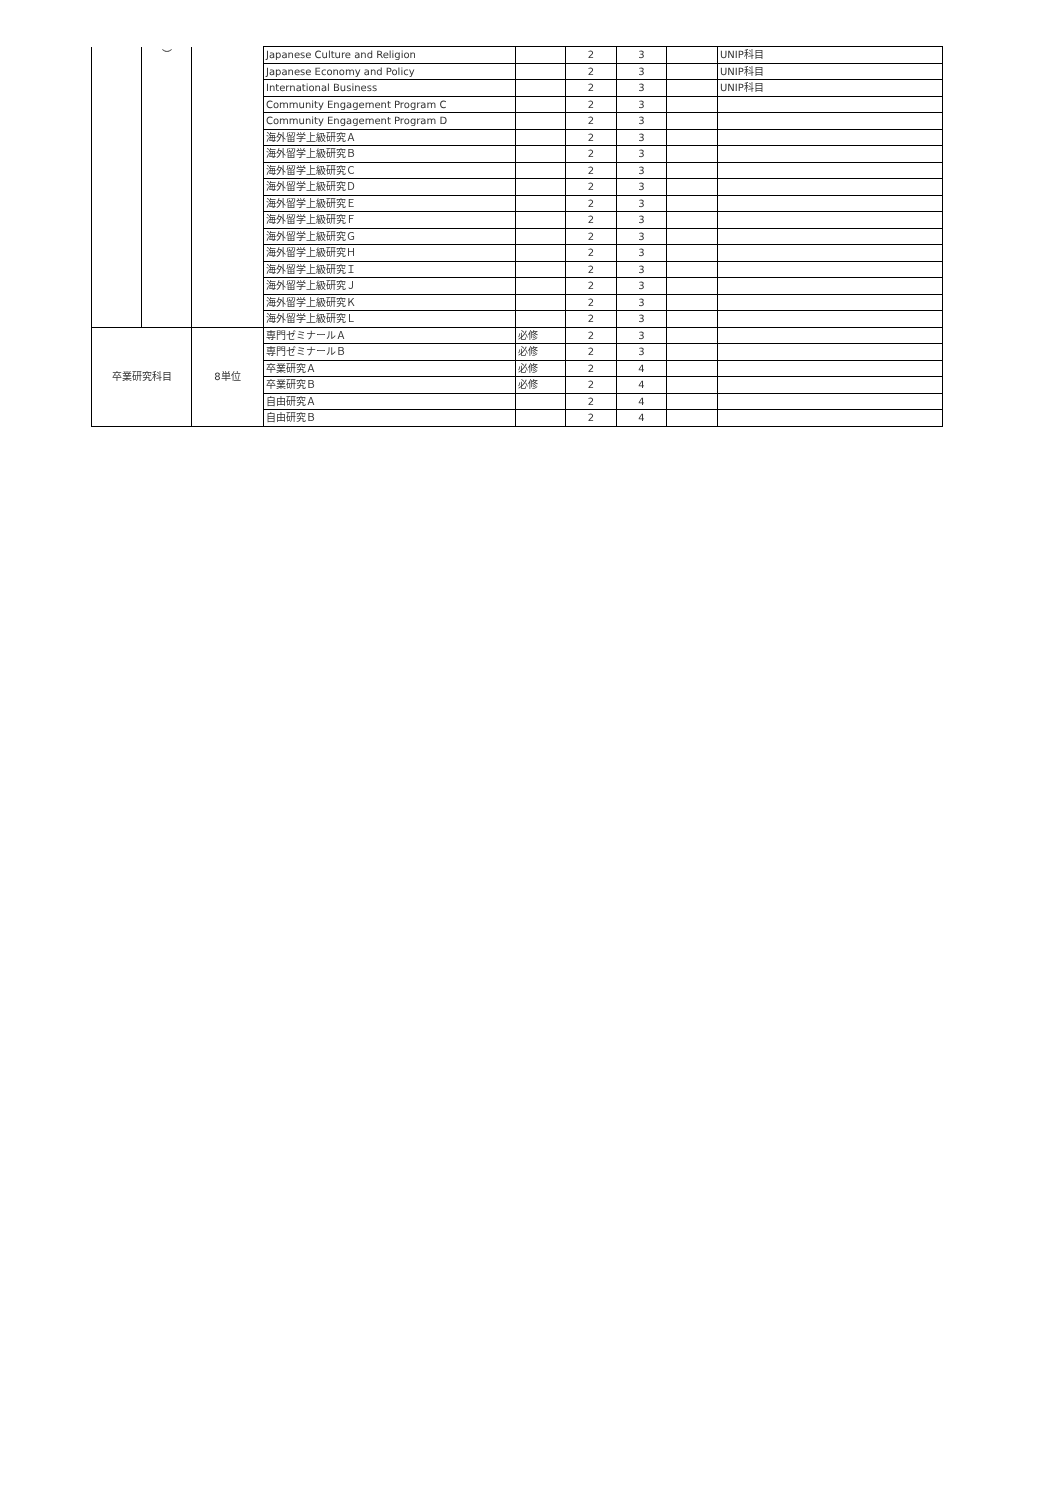| | ︶ | | Japanese Culture and Religion | | 2 | 3 | | UNIP科目 |
| | | | Japanese Economy and Policy | | 2 | 3 | | UNIP科目 |
| | | | International Business | | 2 | 3 | | UNIP科目 |
| | | | Community Engagement Program C | | 2 | 3 | | |
| | | | Community Engagement Program D | | 2 | 3 | | |
| | | | 海外留学上級研究Ａ | | 2 | 3 | | |
| | | | 海外留学上級研究Ｂ | | 2 | 3 | | |
| | | | 海外留学上級研究Ｃ | | 2 | 3 | | |
| | | | 海外留学上級研究Ｄ | | 2 | 3 | | |
| | | | 海外留学上級研究Ｅ | | 2 | 3 | | |
| | | | 海外留学上級研究Ｆ | | 2 | 3 | | |
| | | | 海外留学上級研究Ｇ | | 2 | 3 | | |
| | | | 海外留学上級研究Ｈ | | 2 | 3 | | |
| | | | 海外留学上級研究Ｉ | | 2 | 3 | | |
| | | | 海外留学上級研究Ｊ | | 2 | 3 | | |
| | | | 海外留学上級研究Ｋ | | 2 | 3 | | |
| | | | 海外留学上級研究Ｌ | | 2 | 3 | | |
| 卒業研究科目 | | 8単位 | 専門ゼミナールＡ | 必修 | 2 | 3 | | |
| | | | 専門ゼミナールＢ | 必修 | 2 | 3 | | |
| | | | 卒業研究Ａ | 必修 | 2 | 4 | | |
| | | | 卒業研究Ｂ | 必修 | 2 | 4 | | |
| | | | 自由研究Ａ | | 2 | 4 | | |
| | | | 自由研究Ｂ | | 2 | 4 | | |